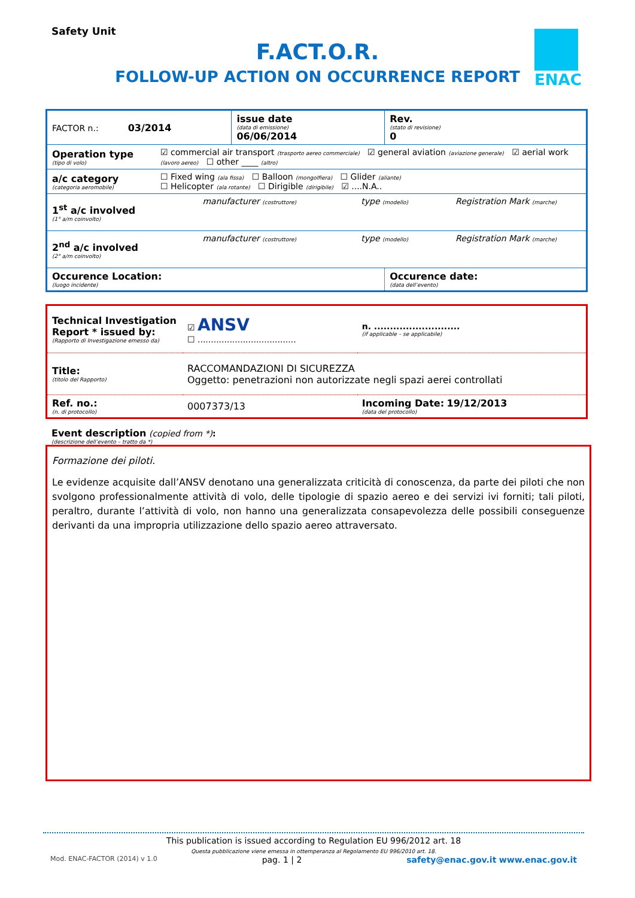Safety Unit
F.ACT.O.R.
FOLLOW-UP ACTION ON OCCURRENCE REPORT
ENAC
| FACTOR n.: 03/2014 | | issue date (data di emissione) 06/06/2014 | | Rev. (stato di revisione) 0 | |
| Operation type (tipo di volo) | ☑ commercial air transport (trasporto aereo commerciale) ☑ general aviation (aviazione generale) ☑ aerial work (lavoro aereo) ☐ other ____ (altro) | | | | |
| a/c category (categoria aeromobile) | ☐ Fixed wing (ala fissa) ☐ Balloon (mongolfiera) ☐ Glider (aliante) ☐ Helicopter (ala rotante) ☐ Dirigible (dirigibile) ☑ ....N.A.. | | | | |
| 1<sup>st</sup> a/c involved (1° a/m coinvolto) | manufacturer (costruttore) | | type (modello) | | Registration Mark (marche) |
| 2<sup>nd</sup> a/c involved (2° a/m coinvolto) | manufacturer (costruttore) | | type (modello) | | Registration Mark (marche) |
| Occurence Location: (luogo incidente) | | | | Occurence date: (data dell’evento) | |
| Technical Investigation Report * issued by: (Rapporto di Investigazione emesso da) | ☑ ANSV ☐ ..................................... | n. ........................... (if applicable – se applicabile) |
| Title: (titolo del Rapporto) | RACCOMANDAZIONI DI SICUREZZA Oggetto: penetrazioni non autorizzate negli spazi aerei controllati | |
| Ref. no.: (n. di protocollo) | 0007373/13 | Incoming Date: 19/12/2013 (data del protocollo) |
Event description (copied from *):
(descrizione dell’evento – tratto da *)
Formazione dei piloti.
Le evidenze acquisite dall’ANSV denotano una generalizzata criticità di conoscenza, da parte dei piloti che non svolgono professionalmente attività di volo, delle tipologie di spazio aereo e dei servizi ivi forniti; tali piloti, peraltro, durante l’attività di volo, non hanno una generalizzata consapevolezza delle possibili conseguenze derivanti da una impropria utilizzazione dello spazio aereo attraversato.
This publication is issued according to Regulation EU 996/2012 art. 18
Questa pubblicazione viene emessa in ottemperanza al Regolamento EU 996/2010 art. 18.
Mod. ENAC-FACTOR (2014) v 1.0 pag. 1 | 2 safety@enac.gov.it www.enac.gov.it